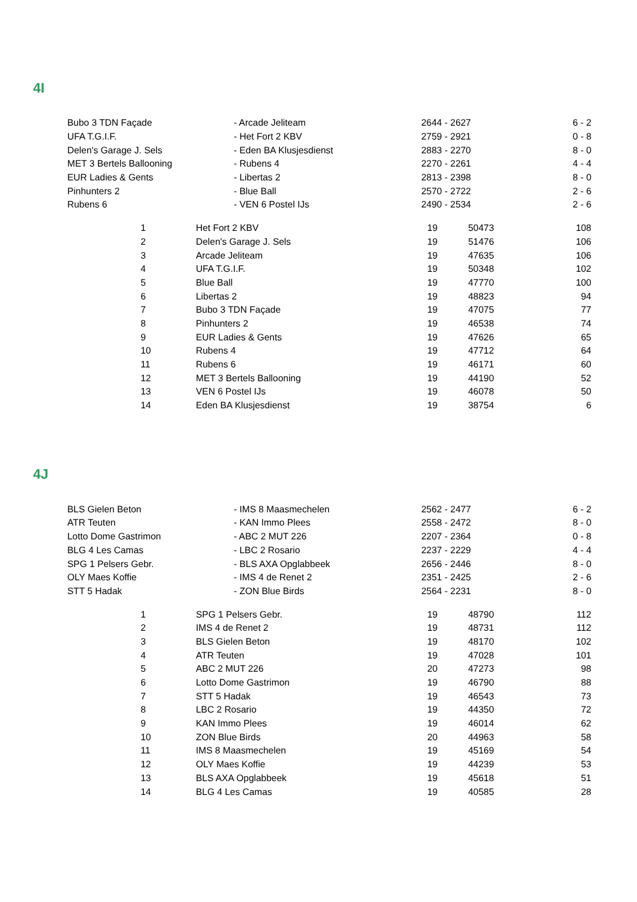4I
| Bubo 3 TDN Façade | - Arcade Jeliteam | 2644 - 2627 | 6 - 2 |
| UFA T.G.I.F. | - Het Fort 2 KBV | 2759 - 2921 | 0 - 8 |
| Delen's Garage J. Sels | - Eden BA Klusjesdienst | 2883 - 2270 | 8 - 0 |
| MET 3 Bertels Ballooning | - Rubens 4 | 2270 - 2261 | 4 - 4 |
| EUR Ladies & Gents | - Libertas 2 | 2813 - 2398 | 8 - 0 |
| Pinhunters 2 | - Blue Ball | 2570 - 2722 | 2 - 6 |
| Rubens 6 | - VEN 6 Postel IJs | 2490 - 2534 | 2 - 6 |
| 1 | Het Fort 2 KBV | 19 | 50473 | 108 |
| 2 | Delen's Garage J. Sels | 19 | 51476 | 106 |
| 3 | Arcade Jeliteam | 19 | 47635 | 106 |
| 4 | UFA T.G.I.F. | 19 | 50348 | 102 |
| 5 | Blue Ball | 19 | 47770 | 100 |
| 6 | Libertas 2 | 19 | 48823 | 94 |
| 7 | Bubo 3 TDN Façade | 19 | 47075 | 77 |
| 8 | Pinhunters 2 | 19 | 46538 | 74 |
| 9 | EUR Ladies & Gents | 19 | 47626 | 65 |
| 10 | Rubens 4 | 19 | 47712 | 64 |
| 11 | Rubens 6 | 19 | 46171 | 60 |
| 12 | MET 3 Bertels Ballooning | 19 | 44190 | 52 |
| 13 | VEN 6 Postel IJs | 19 | 46078 | 50 |
| 14 | Eden BA Klusjesdienst | 19 | 38754 | 6 |
4J
| BLS Gielen Beton | - IMS 8 Maasmechelen | 2562 - 2477 | 6 - 2 |
| ATR Teuten | - KAN Immo Plees | 2558 - 2472 | 8 - 0 |
| Lotto Dome Gastrimon | - ABC 2 MUT 226 | 2207 - 2364 | 0 - 8 |
| BLG 4 Les Camas | - LBC 2 Rosario | 2237 - 2229 | 4 - 4 |
| SPG 1 Pelsers Gebr. | - BLS AXA Opglabbeek | 2656 - 2446 | 8 - 0 |
| OLY Maes Koffie | - IMS 4 de Renet 2 | 2351 - 2425 | 2 - 6 |
| STT 5 Hadak | - ZON Blue Birds | 2564 - 2231 | 8 - 0 |
| 1 | SPG 1 Pelsers Gebr. | 19 | 48790 | 112 |
| 2 | IMS 4 de Renet 2 | 19 | 48731 | 112 |
| 3 | BLS Gielen Beton | 19 | 48170 | 102 |
| 4 | ATR Teuten | 19 | 47028 | 101 |
| 5 | ABC 2 MUT 226 | 20 | 47273 | 98 |
| 6 | Lotto Dome Gastrimon | 19 | 46790 | 88 |
| 7 | STT 5 Hadak | 19 | 46543 | 73 |
| 8 | LBC 2 Rosario | 19 | 44350 | 72 |
| 9 | KAN Immo Plees | 19 | 46014 | 62 |
| 10 | ZON Blue Birds | 20 | 44963 | 58 |
| 11 | IMS 8 Maasmechelen | 19 | 45169 | 54 |
| 12 | OLY Maes Koffie | 19 | 44239 | 53 |
| 13 | BLS AXA Opglabbeek | 19 | 45618 | 51 |
| 14 | BLG 4 Les Camas | 19 | 40585 | 28 |